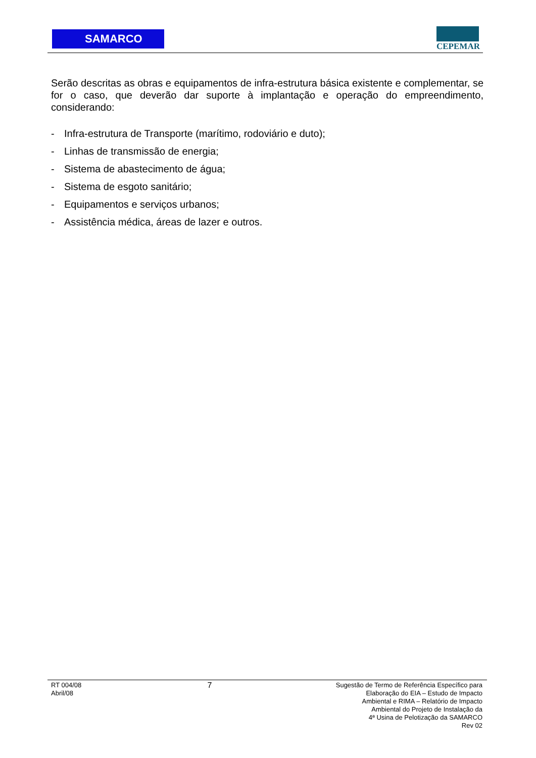SAMARCO CEPEMAR
Serão descritas as obras e equipamentos de infra-estrutura básica existente e complementar, se for o caso, que deverão dar suporte à implantação e operação do empreendimento, considerando:
- Infra-estrutura de Transporte (marítimo, rodoviário e duto);
- Linhas de transmissão de energia;
- Sistema de abastecimento de água;
- Sistema de esgoto sanitário;
- Equipamentos e serviços urbanos;
- Assistência médica, áreas de lazer e outros.
RT 004/08
Abril/08
7
Sugestão de Termo de Referência Específico para
Elaboração do EIA – Estudo de Impacto
Ambiental e RIMA – Relatório de Impacto
Ambiental do Projeto de Instalação da
4ª Usina de Pelotização da SAMARCO
Rev 02